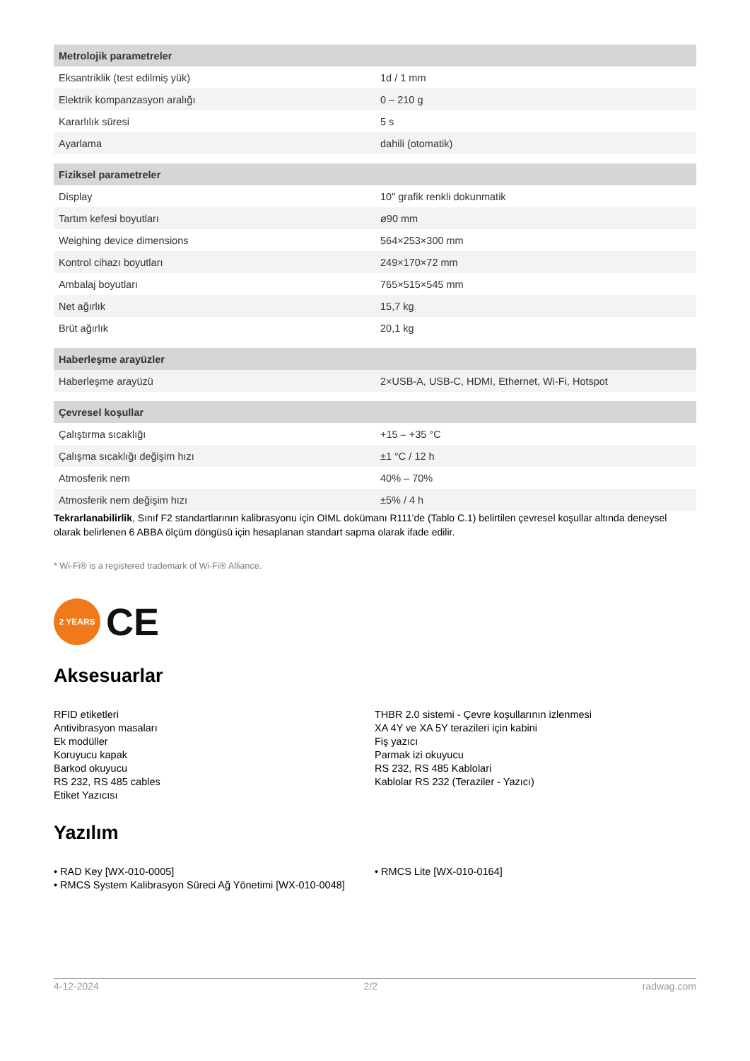| Metrolojik parametreler | |
| --- | --- |
| Eksantriklik (test edilmiş yük) | 1d / 1 mm |
| Elektrik kompanzasyon aralığı | 0 – 210 g |
| Kararlılık süresi | 5 s |
| Ayarlama | dahili (otomatik) |
| Fiziksel parametreler | |
| Display | 10" grafik renkli dokunmatik |
| Tartım kefesi boyutları | ø90 mm |
| Weighing device dimensions | 564×253×300 mm |
| Kontrol cihazı boyutları | 249×170×72 mm |
| Ambalaj boyutları | 765×515×545 mm |
| Net ağırlık | 15,7 kg |
| Brüt ağırlık | 20,1 kg |
| Haberleşme arayüzler | |
| Haberleşme arayüzü | 2×USB-A, USB-C, HDMI, Ethernet, Wi-Fi, Hotspot |
| Çevresel koşullar | |
| Çalıştırma sıcaklığı | +15 – +35 °C |
| Çalışma sıcaklığı değişim hızı | ±1 °C / 12 h |
| Atmosferik nem | 40% – 70% |
| Atmosferik nem değişim hızı | ±5% / 4 h |
Tekrarlanabilirlik, Sınıf F2 standartlarının kalibrasyonu için OIML dokümanı R111'de (Tablo C.1) belirtilen çevresel koşullar altında deneysel olarak belirlenen 6 ABBA ölçüm döngüsü için hesaplanan standart sapma olarak ifade edilir.
* Wi-Fi® is a registered trademark of Wi-Fi® Alliance.
2 YEARS
CE
Aksesuarlar
RFID etiketleri
Antivibrasyon masaları
Ek modüller
Koruyucu kapak
Barkod okuyucu
RS 232, RS 485 cables
Etiket Yazıcısı
THBR 2.0 sistemi - Çevre koşullarının izlenmesi
XA 4Y ve XA 5Y terazileri için kabini
Fiş yazıcı
Parmak izi okuyucu
RS 232, RS 485 Kablolari
Kablolar RS 232 (Teraziler - Yazıcı)
Yazılım
• RAD Key [WX-010-0005]
• RMCS System Kalibrasyon Süreci Ağ Yönetimi [WX-010-0048]
• RMCS Lite [WX-010-0164]
4-12-2024 2/2 radwag.com